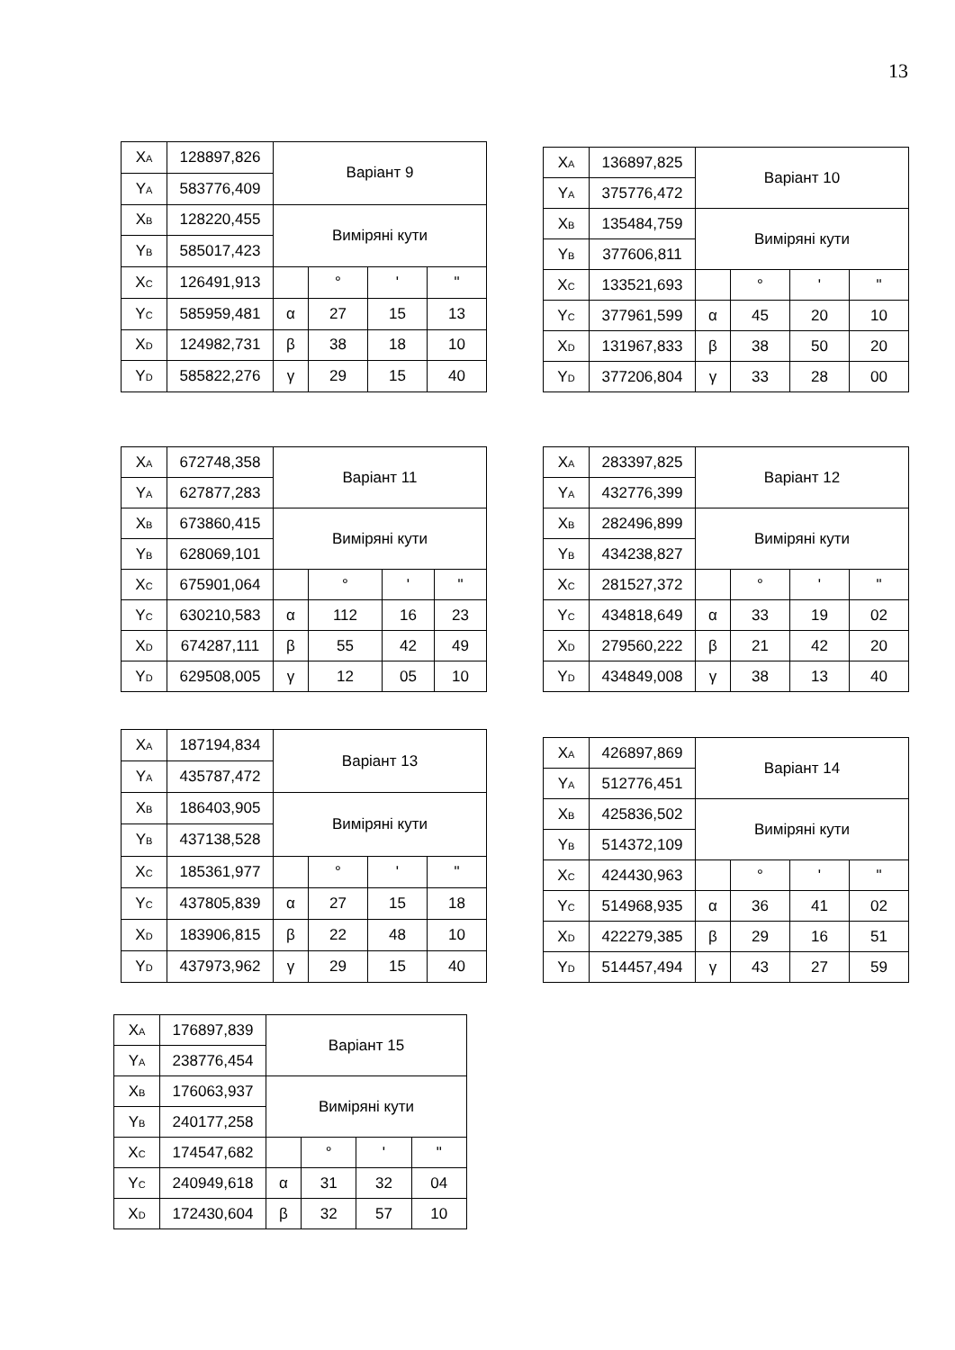13
| X<sub>A</sub> | 128897,826 | Варіант 9 | | | |
| Y<sub>A</sub> | 583776,409 | | | | |
| X<sub>B</sub> | 128220,455 | Виміряні кути | | | |
| Y<sub>B</sub> | 585017,423 | | | | |
| X<sub>C</sub> | 126491,913 | | ° | ' | " |
| Y<sub>C</sub> | 585959,481 | α | 27 | 15 | 13 |
| X<sub>D</sub> | 124982,731 | β | 38 | 18 | 10 |
| Y<sub>D</sub> | 585822,276 | γ | 29 | 15 | 40 |
| X<sub>A</sub> | 136897,825 | Варіант 10 | | | |
| Y<sub>A</sub> | 375776,472 | | | | |
| X<sub>B</sub> | 135484,759 | Виміряні кути | | | |
| Y<sub>B</sub> | 377606,811 | | | | |
| X<sub>C</sub> | 133521,693 | | ° | ' | " |
| Y<sub>C</sub> | 377961,599 | α | 45 | 20 | 10 |
| X<sub>D</sub> | 131967,833 | β | 38 | 50 | 20 |
| Y<sub>D</sub> | 377206,804 | γ | 33 | 28 | 00 |
| X<sub>A</sub> | 672748,358 | Варіант 11 | | | |
| Y<sub>A</sub> | 627877,283 | | | | |
| X<sub>B</sub> | 673860,415 | Виміряні кути | | | |
| Y<sub>B</sub> | 628069,101 | | | | |
| X<sub>C</sub> | 675901,064 | | ° | ' | " |
| Y<sub>C</sub> | 630210,583 | α | 112 | 16 | 23 |
| X<sub>D</sub> | 674287,111 | β | 55 | 42 | 49 |
| Y<sub>D</sub> | 629508,005 | γ | 12 | 05 | 10 |
| X<sub>A</sub> | 283397,825 | Варіант 12 | | | |
| Y<sub>A</sub> | 432776,399 | | | | |
| X<sub>B</sub> | 282496,899 | Виміряні кути | | | |
| Y<sub>B</sub> | 434238,827 | | | | |
| X<sub>C</sub> | 281527,372 | | ° | ' | " |
| Y<sub>C</sub> | 434818,649 | α | 33 | 19 | 02 |
| X<sub>D</sub> | 279560,222 | β | 21 | 42 | 20 |
| Y<sub>D</sub> | 434849,008 | γ | 38 | 13 | 40 |
| X<sub>A</sub> | 187194,834 | Варіант 13 | | | |
| Y<sub>A</sub> | 435787,472 | | | | |
| X<sub>B</sub> | 186403,905 | Виміряні кути | | | |
| Y<sub>B</sub> | 437138,528 | | | | |
| X<sub>C</sub> | 185361,977 | | ° | ' | " |
| Y<sub>C</sub> | 437805,839 | α | 27 | 15 | 18 |
| X<sub>D</sub> | 183906,815 | β | 22 | 48 | 10 |
| Y<sub>D</sub> | 437973,962 | γ | 29 | 15 | 40 |
| X<sub>A</sub> | 426897,869 | Варіант 14 | | | |
| Y<sub>A</sub> | 512776,451 | | | | |
| X<sub>B</sub> | 425836,502 | Виміряні кути | | | |
| Y<sub>B</sub> | 514372,109 | | | | |
| X<sub>C</sub> | 424430,963 | | ° | ' | " |
| Y<sub>C</sub> | 514968,935 | α | 36 | 41 | 02 |
| X<sub>D</sub> | 422279,385 | β | 29 | 16 | 51 |
| Y<sub>D</sub> | 514457,494 | γ | 43 | 27 | 59 |
| X<sub>A</sub> | 176897,839 | Варіант 15 | | | |
| Y<sub>A</sub> | 238776,454 | | | | |
| X<sub>B</sub> | 176063,937 | Виміряні кути | | | |
| Y<sub>B</sub> | 240177,258 | | | | |
| X<sub>C</sub> | 174547,682 | | ° | ' | " |
| Y<sub>C</sub> | 240949,618 | α | 31 | 32 | 04 |
| X<sub>D</sub> | 172430,604 | β | 32 | 57 | 10 |